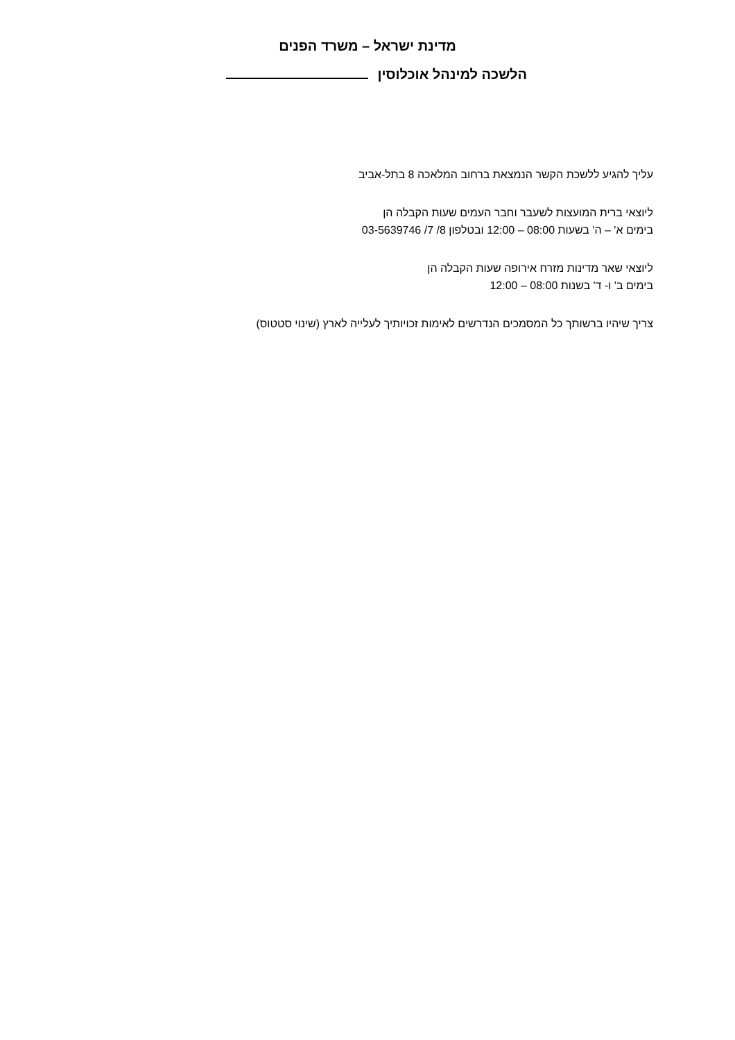מדינת ישראל – משרד הפנים
הלשכה למינהל אוכלוסין
עליך להגיע ללשכת הקשר הנמצאת ברחוב המלאכה 8 בתל-אביב
ליוצאי ברית המועצות לשעבר וחבר העמים שעות הקבלה הן
בימים א' – ה' בשעות 08:00 – 12:00 ובטלפון 8/ 7/ 03-5639746
ליוצאי שאר מדינות מזרח אירופה שעות הקבלה הן
בימים ב' ו- ד' בשנות 08:00 – 12:00
צריך שיהיו ברשותך כל המסמכים הנדרשים לאימות זכויותיך לעלייה לארץ (שינוי סטטוס)